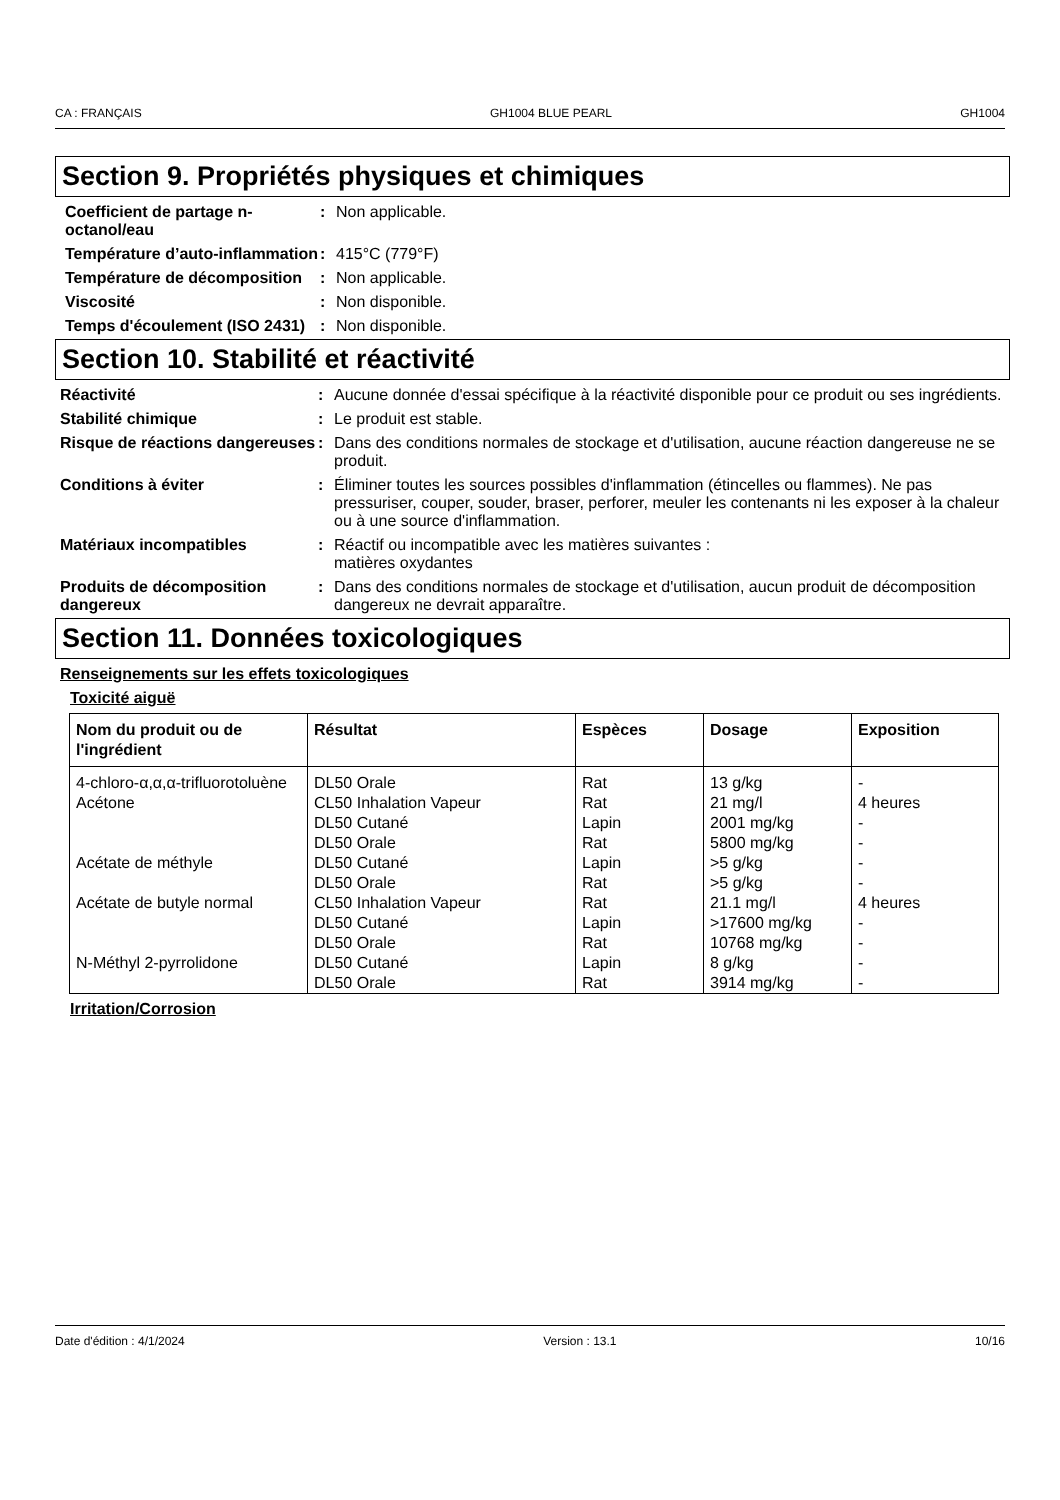CA : FRANÇAIS GH1004 BLUE PEARL GH1004
Section 9. Propriétés physiques et chimiques
Coefficient de partage n-octanol/eau
: Non applicable.
Température d’auto-inflammation
: 415°C (779°F)
Température de décomposition
: Non applicable.
Viscosité : Non disponible.
Temps d'écoulement (ISO 2431)
: Non disponible.
Section 10. Stabilité et réactivité
Réactivité : Aucune donnée d'essai spécifique à la réactivité disponible pour ce produit ou ses ingrédients.
Stabilité chimique : Le produit est stable.
Risque de réactions dangereuses
: Dans des conditions normales de stockage et d'utilisation, aucune réaction dangereuse ne se produit.
Conditions à éviter : Éliminer toutes les sources possibles d'inflammation (étincelles ou flammes). Ne pas pressuriser, couper, souder, braser, perforer, meuler les contenants ni les exposer à la chaleur ou à une source d'inflammation.
Matériaux incompatibles : Réactif ou incompatible avec les matières suivantes :
matières oxydantes
Produits de décomposition dangereux
: Dans des conditions normales de stockage et d'utilisation, aucun produit de décomposition dangereux ne devrait apparaître.
Section 11. Données toxicologiques
Renseignements sur les effets toxicologiques
Toxicité aiguë
| Nom du produit ou de l'ingrédient | Résultat | Espèces | Dosage | Exposition |
| --- | --- | --- | --- | --- |
| 4-chloro-α,α,α-trifluorotoluène | DL50 Orale | Rat | 13 g/kg | - |
| Acétone | CL50 Inhalation Vapeur | Rat | 21 mg/l | 4 heures |
| | DL50 Cutané | Lapin | 2001 mg/kg | - |
| | DL50 Orale | Rat | 5800 mg/kg | - |
| Acétate de méthyle | DL50 Cutané | Lapin | >5 g/kg | - |
| | DL50 Orale | Rat | >5 g/kg | - |
| Acétate de butyle normal | CL50 Inhalation Vapeur | Rat | 21.1 mg/l | 4 heures |
| | DL50 Cutané | Lapin | >17600 mg/kg | - |
| | DL50 Orale | Rat | 10768 mg/kg | - |
| N-Méthyl 2-pyrrolidone | DL50 Cutané | Lapin | 8 g/kg | - |
| | DL50 Orale | Rat | 3914 mg/kg | - |
Irritation/Corrosion
Date d'édition : 4/1/2024 Version : 13.1 10/16